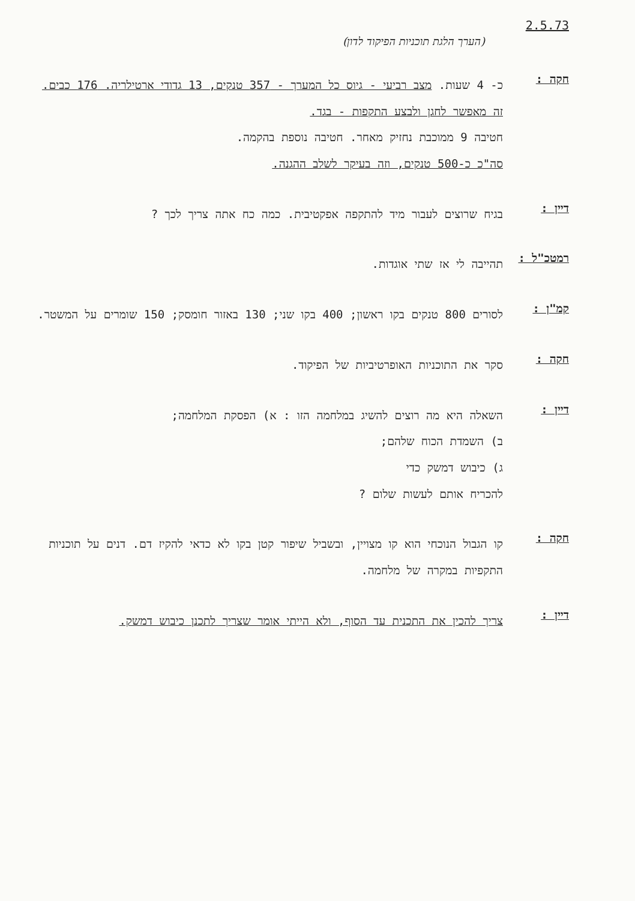2.5.73
(הערך הלגת תוכניות הפיקוד לדון)
חקה :
כ- 4 שעות. מצב רביעי - גיוס כל המערך - 357 טנקים, 13 גדודי ארטילריה. 176 כבים. זה מאפשר לחגן ולבצע התקפות - בגד.
חטיבה 9 ממוכבת נחזיק מאחר. חטיבה נוספת בהקמה.
סה"כ כ-500 טנקים, וזה בעיקר לשלב ההגנה.
דיין :
בגיח שרוצים לעבור מיד להתקפה אפקטיבית. כמה כח אתה צריך לכך ?
רמטכ"ל :
תהייבה לי אז שתי אוגדות.
קמ"ן :
לסורים 800 טנקים בקו ראשון; 400 בקו שני; 130 באזור חומסק; 150 שומרים על המשטר.
חקה :
סקר את התוכניות האופרטיביות של הפיקוד.
דיין :
השאלה היא מה רוצים להשיג במלחמה הזו : א) הפסקת המלחמה;
ב) השמדת הכוח שלהם;
ג) כיבוש דמשק כדי
להכריח אותם לעשות שלום ?
חקה :
קו הגבול הנוכחי הוא קו מצויין, ובשביל שיפור קטן בקו לא כדאי להקיז דם. דנים על תוכניות התקפיות במקרה של מלחמה.
דיין :
צריך להכין את התכנית עד הסוף, ולא הייתי אומר שצריך לתכנן כיבוש דמשק.